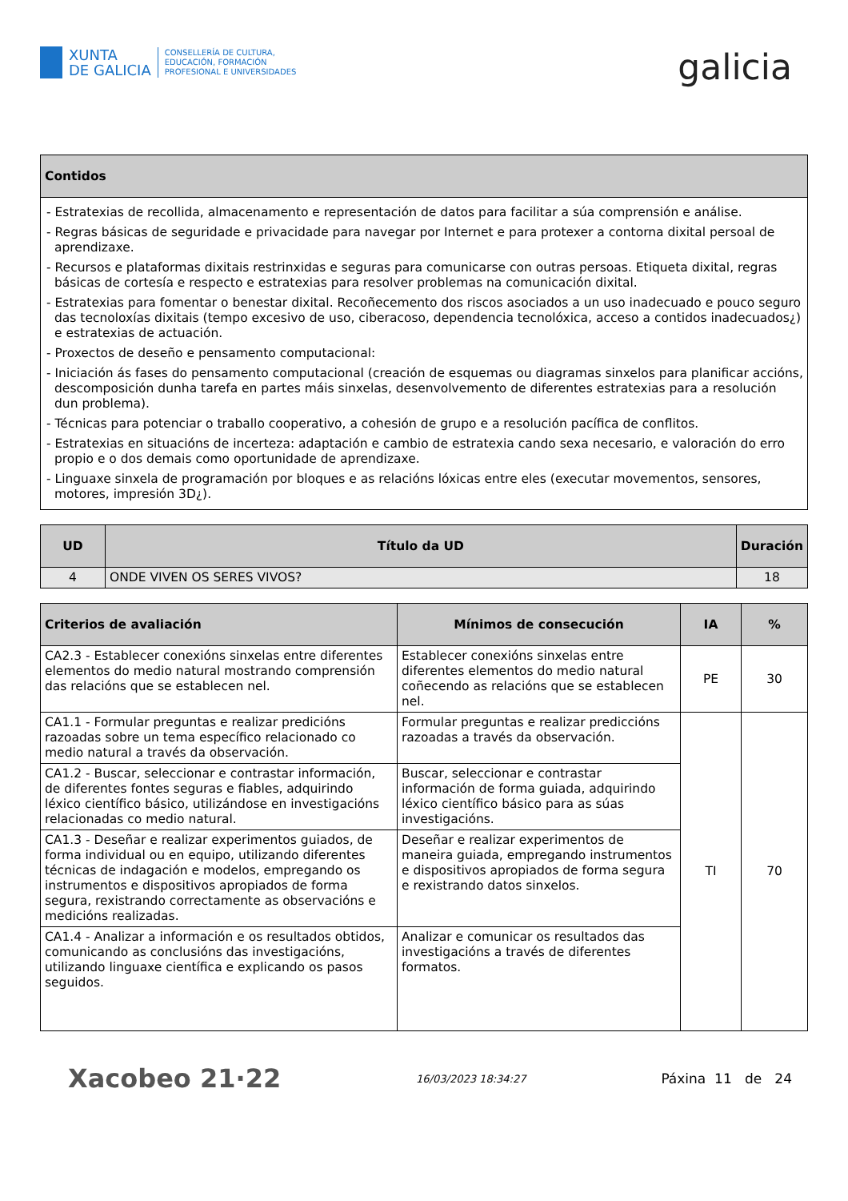XUNTA
DE GALICIA
CONSELLERÍA DE CULTURA,
EDUCACIÓN, FORMACIÓN
PROFESIONAL E UNIVERSIDADES
galicia
| Contidos |
| --- |
| - Estratexias de recollida, almacenamento e representación de datos para facilitar a súa comprensión e análise. - Regras básicas de seguridade e privacidade para navegar por Internet e para protexer a contorna dixital persoal de aprendizaxe. - Recursos e plataformas dixitais restrinxidas e seguras para comunicarse con outras persoas. Etiqueta dixital, regras básicas de cortesía e respecto e estratexias para resolver problemas na comunicación dixital. - Estratexias para fomentar o benestar dixital. Recoñecemento dos riscos asociados a un uso inadecuado e pouco seguro das tecnoloxías dixitais (tempo excesivo de uso, ciberacoso, dependencia tecnolóxica, acceso a contidos inadecuados¿) e estratexias de actuación. - Proxectos de deseño e pensamento computacional: - Iniciación ás fases do pensamento computacional (creación de esquemas ou diagramas sinxelos para planificar accións, descomposición dunha tarefa en partes máis sinxelas, desenvolvemento de diferentes estratexias para a resolución dun problema). - Técnicas para potenciar o traballo cooperativo, a cohesión de grupo e a resolución pacífica de conflitos. - Estratexias en situacións de incerteza: adaptación e cambio de estratexia cando sexa necesario, e valoración do erro propio e o dos demais como oportunidade de aprendizaxe. - Linguaxe sinxela de programación por bloques e as relacións lóxicas entre eles (executar movementos, sensores, motores, impresión 3D¿). |
| UD | Título da UD | Duración |
| --- | --- | --- |
| 4 | ONDE VIVEN OS SERES VIVOS? | 18 |
| Criterios de avaliación | Mínimos de consecución | IA | % |
| --- | --- | --- | --- |
| CA2.3 - Establecer conexións sinxelas entre diferentes elementos do medio natural mostrando comprensión das relacións que se establecen nel. | Establecer conexións sinxelas entre diferentes elementos do medio natural coñecendo as relacións que se establecen nel. | PE | 30 |
| CA1.1 - Formular preguntas e realizar predicións razoadas sobre un tema específico relacionado co medio natural a través da observación. | Formular preguntas e realizar prediccións razoadas a través da observación. | TI | 70 |
| CA1.2 - Buscar, seleccionar e contrastar información, de diferentes fontes seguras e fiables, adquirindo léxico científico básico, utilizándose en investigacións relacionadas co medio natural. | Buscar, seleccionar e contrastar información de forma guiada, adquirindo léxico científico básico para as súas investigacións. | | |
| CA1.3 - Deseñar e realizar experimentos guiados, de forma individual ou en equipo, utilizando diferentes técnicas de indagación e modelos, empregando os instrumentos e dispositivos apropiados de forma segura, rexistrando correctamente as observacións e medicións realizadas. | Deseñar e realizar experimentos de maneira guiada, empregando instrumentos e dispositivos apropiados de forma segura e rexistrando datos sinxelos. | | |
| CA1.4 - Analizar a información e os resultados obtidos, comunicando as conclusións das investigacións, utilizando linguaxe científica e explicando os pasos seguidos. | Analizar e comunicar os resultados das investigacións a través de diferentes formatos. | | |
Xacobeo 21·22 16/03/2023 18:34:27 Páxina 11 de 24